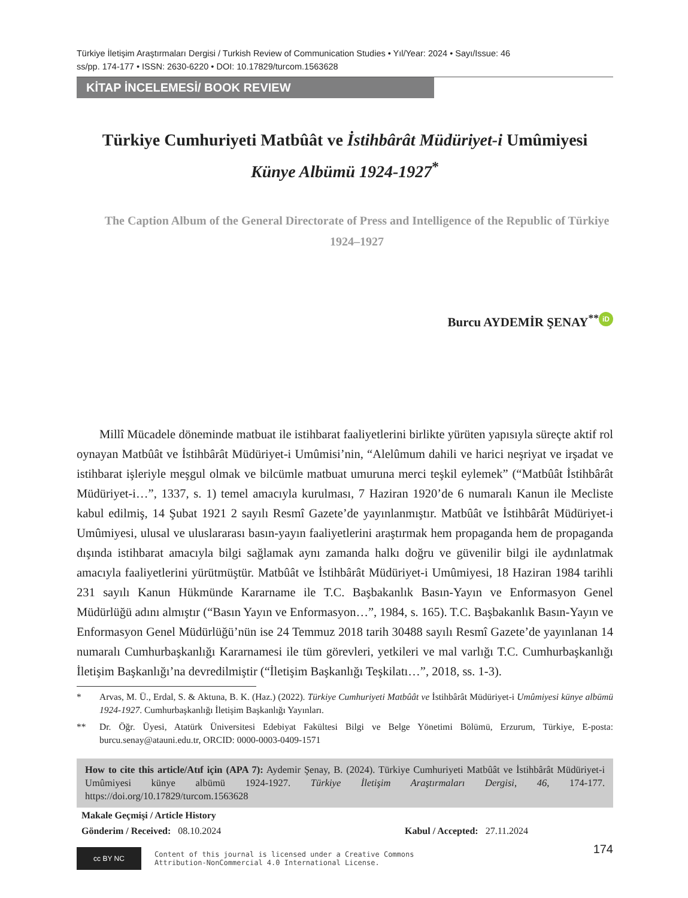Türkiye İletişim Araştırmaları Dergisi / Turkish Review of Communication Studies • Yıl/Year: 2024 • Sayı/Issue: 46
ss/pp. 174-177 • ISSN: 2630-6220 • DOI: 10.17829/turcom.1563628
KİTAP İNCELEMESİ/ BOOK REVIEW
Türkiye Cumhuriyeti Matbûât ve İstihbârât Müdüriyet-i Umûmiyesi Künye Albümü 1924-1927<sup>*</sup>
The Caption Album of the General Directorate of Press and Intelligence of the Republic of Türkiye 1924–1927
Burcu AYDEMİR ŞENAY<sup>**</sup> iD
Millî Mücadele döneminde matbuat ile istihbarat faaliyetlerini birlikte yürüten yapısıyla süreçte aktif rol oynayan Matbûât ve İstihbârât Müdüriyet-i Umûmisi’nin, “Alelûmum dahili ve harici neşriyat ve irşadat ve istihbarat işleriyle meşgul olmak ve bilcümle matbuat umuruna merci teşkil eylemek” (“Matbûât İstihbârât Müdüriyet-i…”, 1337, s. 1) temel amacıyla kurulması, 7 Haziran 1920’de 6 numaralı Kanun ile Mecliste kabul edilmiş, 14 Şubat 1921 2 sayılı Resmî Gazete’de yayınlanmıştır. Matbûât ve İstihbârât Müdüriyet-i Umûmiyesi, ulusal ve uluslararası basın-yayın faaliyetlerini araştırmak hem propaganda hem de propaganda dışında istihbarat amacıyla bilgi sağlamak aynı zamanda halkı doğru ve güvenilir bilgi ile aydınlatmak amacıyla faaliyetlerini yürütmüştür. Matbûât ve İstihbârât Müdüriyet-i Umûmiyesi, 18 Haziran 1984 tarihli 231 sayılı Kanun Hükmünde Kararname ile T.C. Başbakanlık Basın-Yayın ve Enformasyon Genel Müdürlüğü adını almıştır (“Basın Yayın ve Enformasyon…”, 1984, s. 165). T.C. Başbakanlık Basın-Yayın ve Enformasyon Genel Müdürlüğü’nün ise 24 Temmuz 2018 tarih 30488 sayılı Resmî Gazete’de yayınlanan 14 numaralı Cumhurbaşkanlığı Kararnamesi ile tüm görevleri, yetkileri ve mal varlığı T.C. Cumhurbaşkanlığı İletişim Başkanlığı’na devredilmiştir (“İletişim Başkanlığı Teşkilatı…”, 2018, ss. 1-3).
* Arvas, M. Ü., Erdal, S. & Aktuna, B. K. (Haz.) (2022). Türkiye Cumhuriyeti Matbûât ve İstihbârât Müdüriyet-i Umûmiyesi künye albümü 1924-1927. Cumhurbaşkanlığı İletişim Başkanlığı Yayınları.
** Dr. Öğr. Üyesi, Atatürk Üniversitesi Edebiyat Fakültesi Bilgi ve Belge Yönetimi Bölümü, Erzurum, Türkiye, E-posta: burcu.senay@atauni.edu.tr, ORCID: 0000-0003-0409-1571
How to cite this article/Atıf için (APA 7): Aydemir Şenay, B. (2024). Türkiye Cumhuriyeti Matbûât ve İstihbârât Müdüriyet-i Umûmiyesi künye albümü 1924-1927. Türkiye İletişim Araştırmaları Dergisi, 46, 174-177. https://doi.org/10.17829/turcom.1563628
Makale Geçmişi / Article History
Gönderim / Received: 08.10.2024 Kabul / Accepted: 27.11.2024
cc BY NC
Content of this journal is licensed under a Creative Commons
Attribution-NonCommercial 4.0 International License.
174